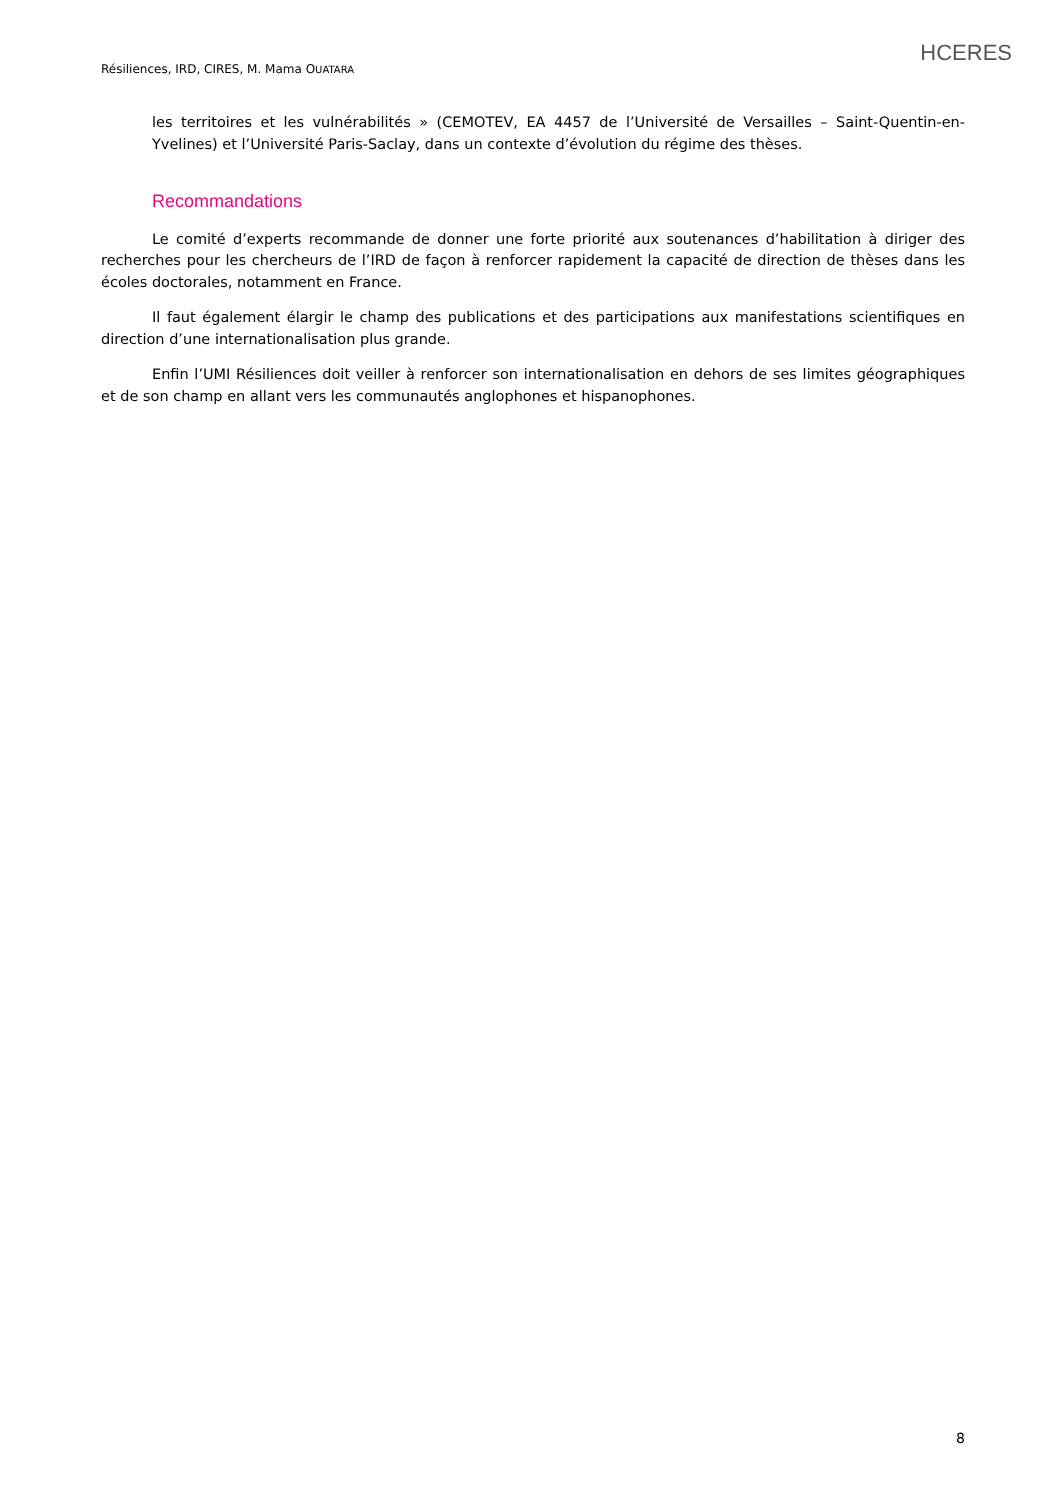Résiliences, IRD, CIRES, M. Mama OUATARA
HCERES
les territoires et les vulnérabilités » (CEMOTEV, EA 4457 de l’Université de Versailles – Saint-Quentin-en-Yvelines) et l’Université Paris-Saclay, dans un contexte d’évolution du régime des thèses.
Recommandations
Le comité d’experts recommande de donner une forte priorité aux soutenances d’habilitation à diriger des recherches pour les chercheurs de l’IRD de façon à renforcer rapidement la capacité de direction de thèses dans les écoles doctorales, notamment en France.
Il faut également élargir le champ des publications et des participations aux manifestations scientifiques en direction d’une internationalisation plus grande.
Enfin l’UMI Résiliences doit veiller à renforcer son internationalisation en dehors de ses limites géographiques et de son champ en allant vers les communautés anglophones et hispanophones.
8